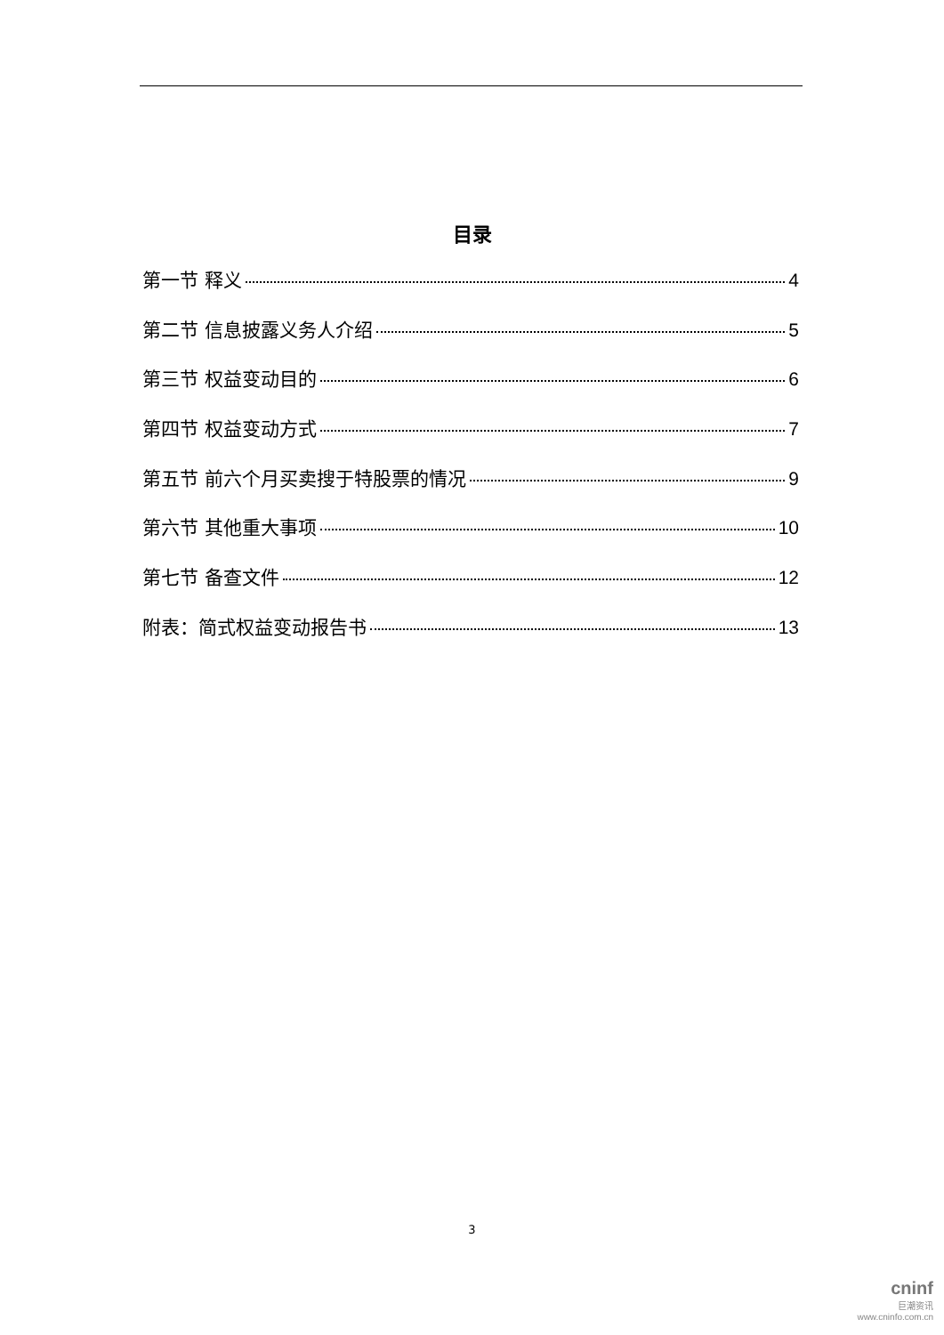目录
第一节 释义 4
第二节 信息披露义务人介绍 5
第三节 权益变动目的 6
第四节 权益变动方式 7
第五节 前六个月买卖搜于特股票的情况 9
第六节 其他重大事项 10
第七节 备查文件 12
附表：简式权益变动报告书 13
3
cninf
巨潮资讯
www.cninfo.com.cn